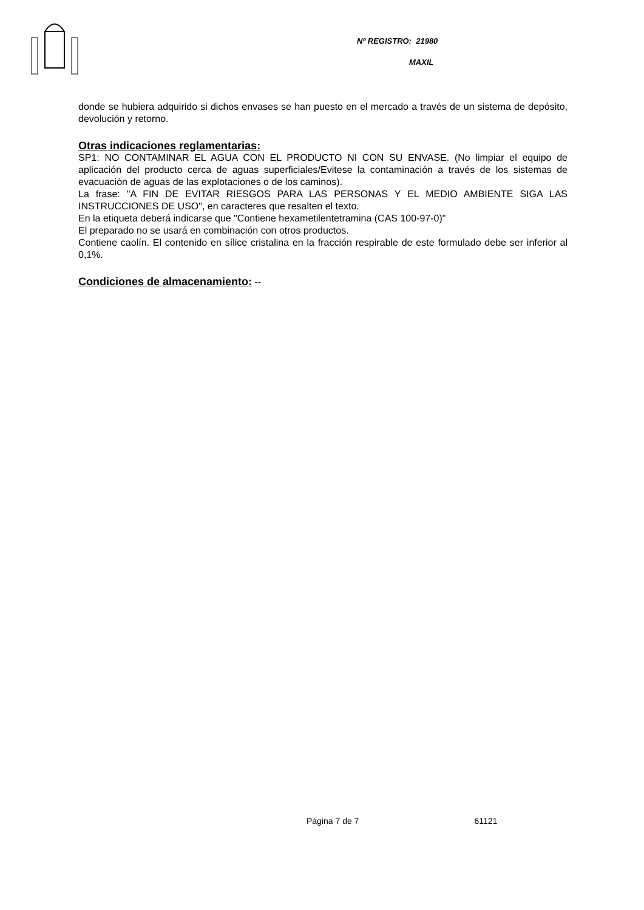Nº REGISTRO: 21980
MAXIL
donde se hubiera adquirido si dichos envases se han puesto en el mercado a través de un sistema de depósito, devolución y retorno.
Otras indicaciones reglamentarias:
SP1: NO CONTAMINAR EL AGUA CON EL PRODUCTO NI CON SU ENVASE. (No limpiar el equipo de aplicación del producto cerca de aguas superficiales/Evitese la contaminación a través de los sistemas de evacuación de aguas de las explotaciones o de los caminos).
La frase: "A FIN DE EVITAR RIESGOS PARA LAS PERSONAS Y EL MEDIO AMBIENTE SIGA LAS INSTRUCCIONES DE USO", en caracteres que resalten el texto.
En la etiqueta deberá indicarse que "Contiene hexametilentetramina (CAS 100-97-0)"
El preparado no se usará en combinación con otros productos.
Contiene caolín. El contenido en sílice cristalina en la fracción respirable de este formulado debe ser inferior al 0,1%.
Condiciones de almacenamiento: --
Página 7 de 7 61121